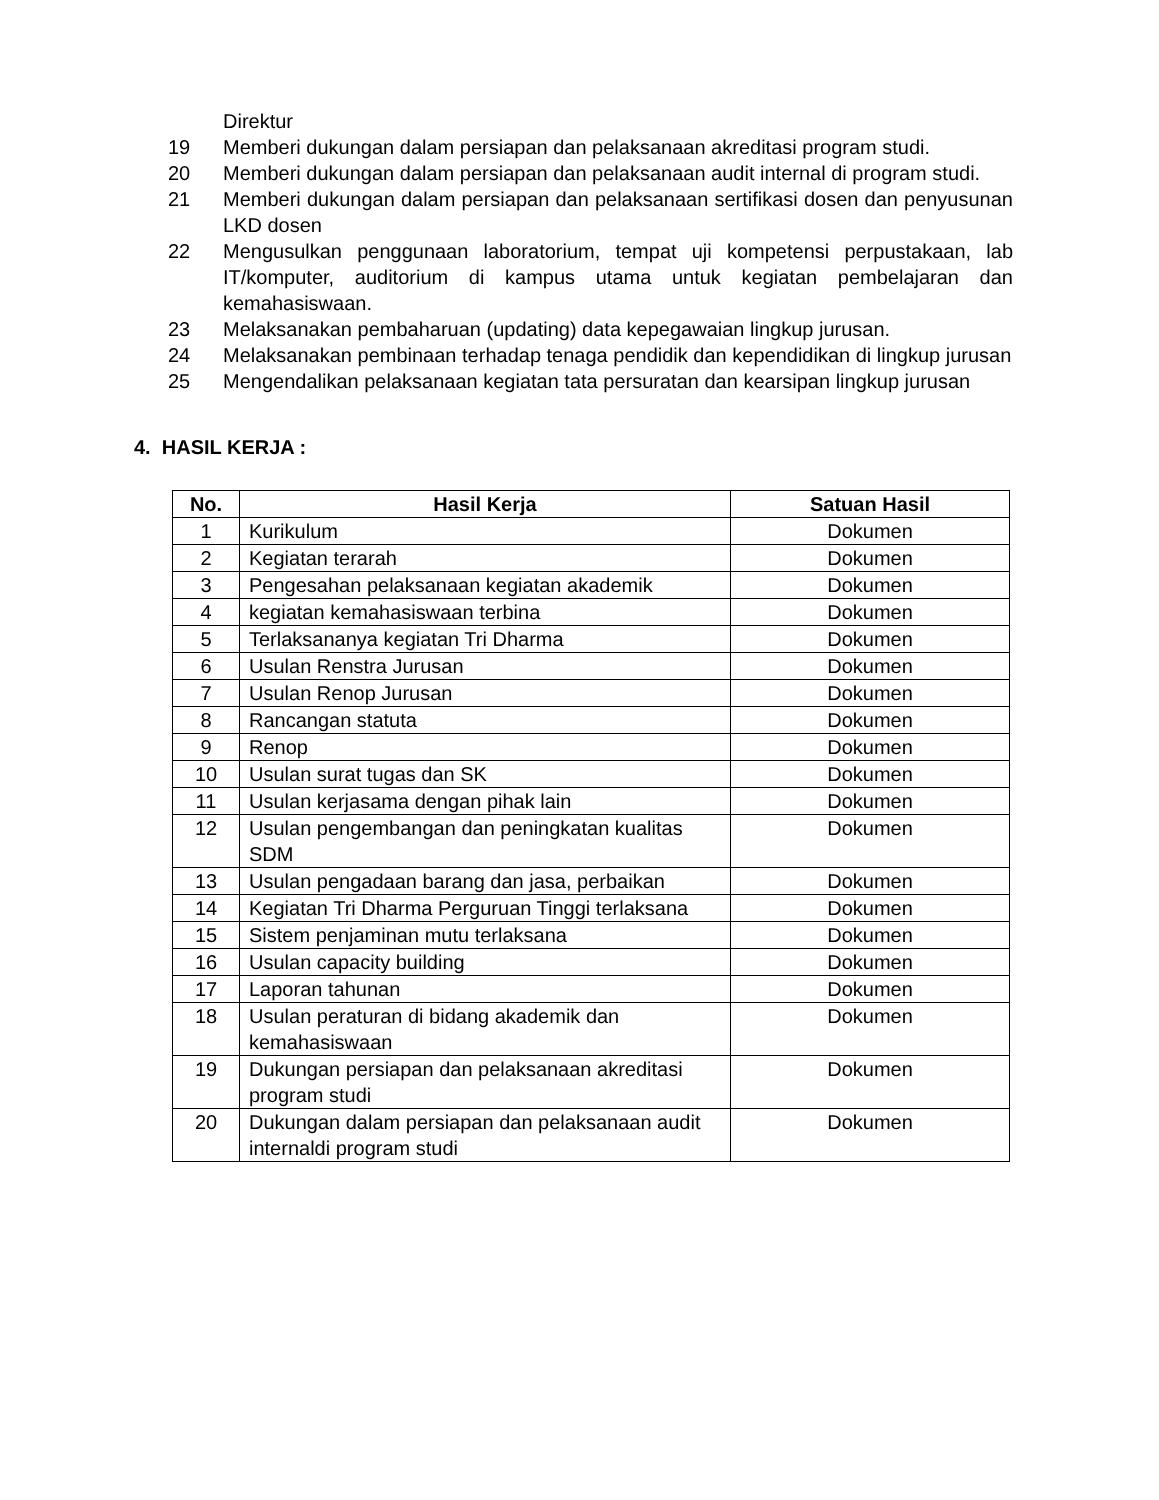Direktur
19 Memberi dukungan dalam persiapan dan pelaksanaan akreditasi program studi.
20 Memberi dukungan dalam persiapan dan pelaksanaan audit internal di program studi.
21 Memberi dukungan dalam persiapan dan pelaksanaan sertifikasi dosen dan penyusunan LKD dosen
22 Mengusulkan penggunaan laboratorium, tempat uji kompetensi perpustakaan, lab IT/komputer, auditorium di kampus utama untuk kegiatan pembelajaran dan kemahasiswaan.
23 Melaksanakan pembaharuan (updating) data kepegawaian lingkup jurusan.
24 Melaksanakan pembinaan terhadap tenaga pendidik dan kependidikan di lingkup jurusan
25 Mengendalikan pelaksanaan kegiatan tata persuratan dan kearsipan lingkup jurusan
4. HASIL KERJA :
| No. | Hasil Kerja | Satuan Hasil |
| --- | --- | --- |
| 1 | Kurikulum | Dokumen |
| 2 | Kegiatan terarah | Dokumen |
| 3 | Pengesahan pelaksanaan kegiatan akademik | Dokumen |
| 4 | kegiatan kemahasiswaan terbina | Dokumen |
| 5 | Terlaksananya kegiatan Tri Dharma | Dokumen |
| 6 | Usulan Renstra Jurusan | Dokumen |
| 7 | Usulan Renop Jurusan | Dokumen |
| 8 | Rancangan statuta | Dokumen |
| 9 | Renop | Dokumen |
| 10 | Usulan surat tugas dan SK | Dokumen |
| 11 | Usulan kerjasama dengan pihak lain | Dokumen |
| 12 | Usulan pengembangan dan peningkatan kualitas SDM | Dokumen |
| 13 | Usulan pengadaan barang dan jasa, perbaikan | Dokumen |
| 14 | Kegiatan Tri Dharma Perguruan Tinggi terlaksana | Dokumen |
| 15 | Sistem penjaminan mutu terlaksana | Dokumen |
| 16 | Usulan capacity building | Dokumen |
| 17 | Laporan tahunan | Dokumen |
| 18 | Usulan peraturan di bidang akademik dan kemahasiswaan | Dokumen |
| 19 | Dukungan persiapan dan pelaksanaan akreditasi program studi | Dokumen |
| 20 | Dukungan dalam persiapan dan pelaksanaan audit internaldi program studi | Dokumen |